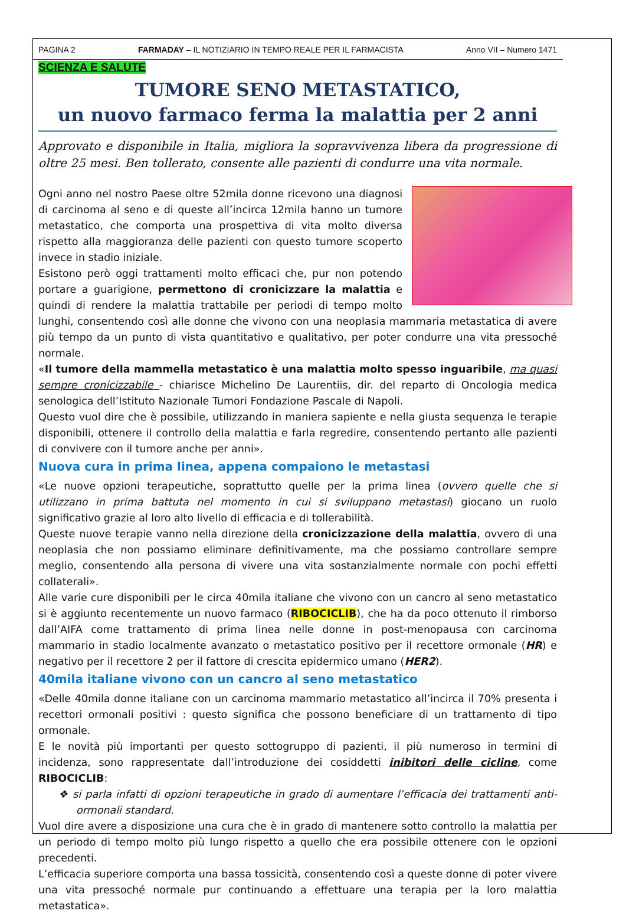PAGINA 2 FARMADAY – IL NOTIZIARIO IN TEMPO REALE PER IL FARMACISTA Anno VII – Numero 1471
SCIENZA E SALUTE
TUMORE SENO METASTATICO,
un nuovo farmaco ferma la malattia per 2 anni
Approvato e disponibile in Italia, migliora la sopravvivenza libera da progressione di oltre 25 mesi. Ben tollerato, consente alle pazienti di condurre una vita normale.
Ogni anno nel nostro Paese oltre 52mila donne ricevono una diagnosi di carcinoma al seno e di queste all’incirca 12mila hanno un tumore metastatico, che comporta una prospettiva di vita molto diversa rispetto alla maggioranza delle pazienti con questo tumore scoperto invece in stadio iniziale.
Esistono però oggi trattamenti molto efficaci che, pur non potendo portare a guarigione, permettono di cronicizzare la malattia e quindi di rendere la malattia trattabile per periodi di tempo molto lunghi, consentendo così alle donne che vivono con una neoplasia mammaria metastatica di avere più tempo da un punto di vista quantitativo e qualitativo, per poter condurre una vita pressoché normale.
«Il tumore della mammella metastatico è una malattia molto spesso inguaribile, ma quasi sempre cronicizzabile - chiarisce Michelino De Laurentiis, dir. del reparto di Oncologia medica senologica dell’Istituto Nazionale Tumori Fondazione Pascale di Napoli.
Questo vuol dire che è possibile, utilizzando in maniera sapiente e nella giusta sequenza le terapie disponibili, ottenere il controllo della malattia e farla regredire, consentendo pertanto alle pazienti di convivere con il tumore anche per anni».
Nuova cura in prima linea, appena compaiono le metastasi
«Le nuove opzioni terapeutiche, soprattutto quelle per la prima linea (ovvero quelle che si utilizzano in prima battuta nel momento in cui si sviluppano metastasi) giocano un ruolo significativo grazie al loro alto livello di efficacia e di tollerabilità.
Queste nuove terapie vanno nella direzione della cronicizzazione della malattia, ovvero di una neoplasia che non possiamo eliminare definitivamente, ma che possiamo controllare sempre meglio, consentendo alla persona di vivere una vita sostanzialmente normale con pochi effetti collaterali».
Alle varie cure disponibili per le circa 40mila italiane che vivono con un cancro al seno metastatico si è aggiunto recentemente un nuovo farmaco (RIBOCICLIB), che ha da poco ottenuto il rimborso dall’AIFA come trattamento di prima linea nelle donne in post-menopausa con carcinoma mammario in stadio localmente avanzato o metastatico positivo per il recettore ormonale (HR) e negativo per il recettore 2 per il fattore di crescita epidermico umano (HER2).
40mila italiane vivono con un cancro al seno metastatico
«Delle 40mila donne italiane con un carcinoma mammario metastatico all’incirca il 70% presenta i recettori ormonali positivi : questo significa che possono beneficiare di un trattamento di tipo ormonale.
E le novità più importanti per questo sottogruppo di pazienti, il più numeroso in termini di incidenza, sono rappresentate dall’introduzione dei cosiddetti inibitori delle cicline, come RIBOCICLIB:
❖ si parla infatti di opzioni terapeutiche in grado di aumentare l’efficacia dei trattamenti anti-ormonali standard.
Vuol dire avere a disposizione una cura che è in grado di mantenere sotto controllo la malattia per un periodo di tempo molto più lungo rispetto a quello che era possibile ottenere con le opzioni precedenti.
L’efficacia superiore comporta una bassa tossicità, consentendo così a queste donne di poter vivere una vita pressoché normale pur continuando a effettuare una terapia per la loro malattia metastatica».